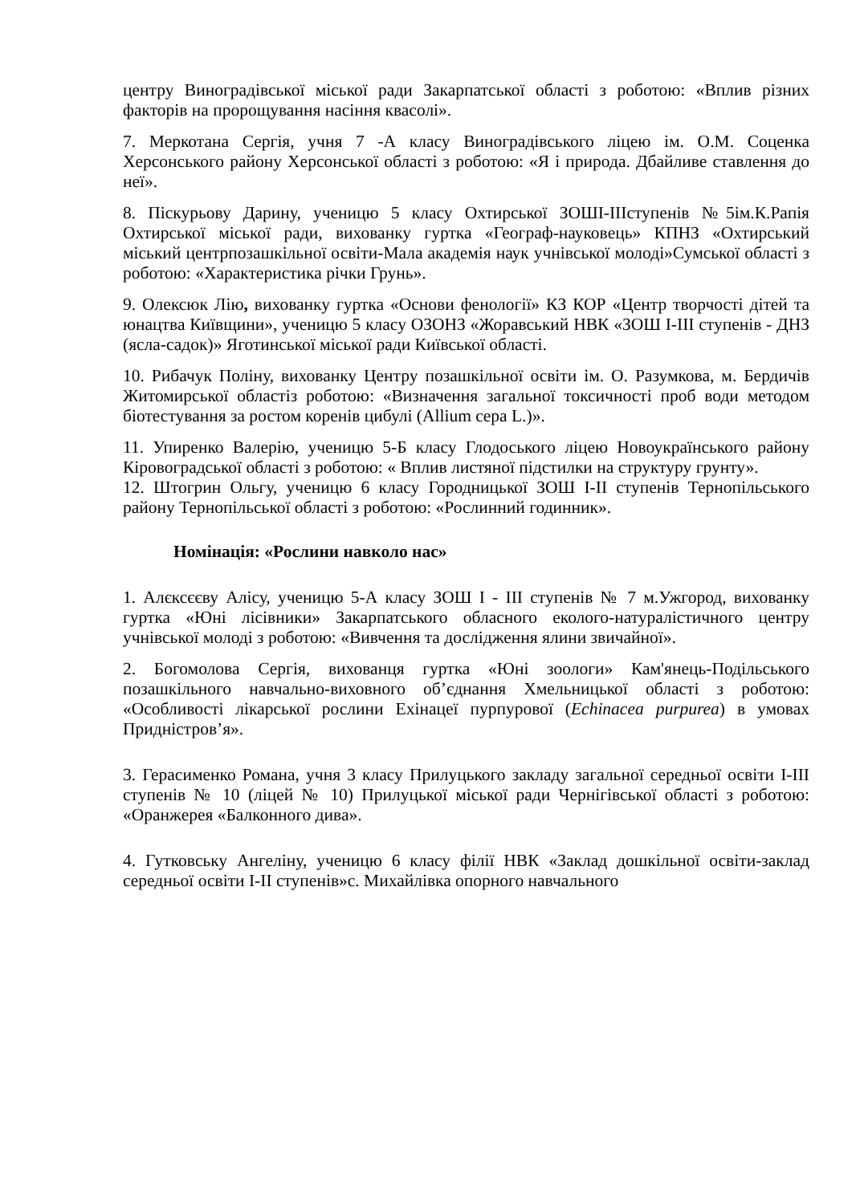центру Виноградівської міської ради Закарпатської області з роботою: «Вплив різних факторів на пророщування насіння квасолі».
7. Меркотана Сергія, учня 7 -А класу Виноградівського ліцею ім. О.М. Соценка Херсонського району Херсонської області з роботою: «Я і природа. Дбайливе ставлення до неї».
8. Піскурьову Дарину, ученицю 5 класу Охтирської ЗОШІ-ІІІступенів №5ім.К.Рапія Охтирської міської ради, вихованку гуртка «Географ-науковець» КПНЗ «Охтирський міський центрпозашкільної освіти-Мала академія наук учнівської молоді»Сумської області з роботою: «Характеристика річки Грунь».
9. Олексюк Лію, вихованку гуртка «Основи фенології» КЗ КОР «Центр творчості дітей та юнацтва Київщини», ученицю 5 класу ОЗОНЗ «Жоравський НВК «ЗОШ І-ІІІ ступенів - ДНЗ (ясла-садок)» Яготинської міської ради Київської області.
10. Рибачук Поліну, вихованку Центру позашкільної освіти ім. О. Разумкова, м. Бердичів Житомирської областіз роботою: «Визначення загальної токсичності проб води методом біотестування за ростом коренів цибулі (Allium cepa L.)».
11. Упиренко Валерію, ученицю 5-Б класу Глодоського ліцею Новоукраїнського району Кіровоградської області з роботою: « Вплив листяної підстилки на структуру грунту».
12. Штогрин Ольгу, ученицю 6 класу Городницької ЗОШ І-ІІ ступенів Тернопільського району Тернопільської області з роботою: «Рослинний годинник».
Номінація: «Рослини навколо нас»
1. Алєксєєву Алісу, ученицю 5-А класу ЗОШ І - ІІІ ступенів № 7 м.Ужгород, вихованку гуртка «Юні лісівники» Закарпатського обласного еколого-натуралістичного центру учнівської молоді з роботою: «Вивчення та дослідження ялини звичайної».
2. Богомолова Сергія, вихованця гуртка «Юні зоологи» Кам'янець-Подільського позашкільного навчально-виховного об’єднання Хмельницької області з роботою: «Особливості лікарської рослини Ехінацеї пурпурової (Echinacea purpurea) в умовах Придністров’я».
3. Герасименко Романа, учня 3 класу Прилуцького закладу загальної середньої освіти І-ІІІ ступенів № 10 (ліцей № 10) Прилуцької міської ради Чернігівської області з роботою: «Оранжерея «Балконного дива».
4. Гутковську Ангеліну, ученицю 6 класу філії НВК «Заклад дошкільної освіти-заклад середньої освіти І-ІІ ступенів»с. Михайлівка опорного навчального